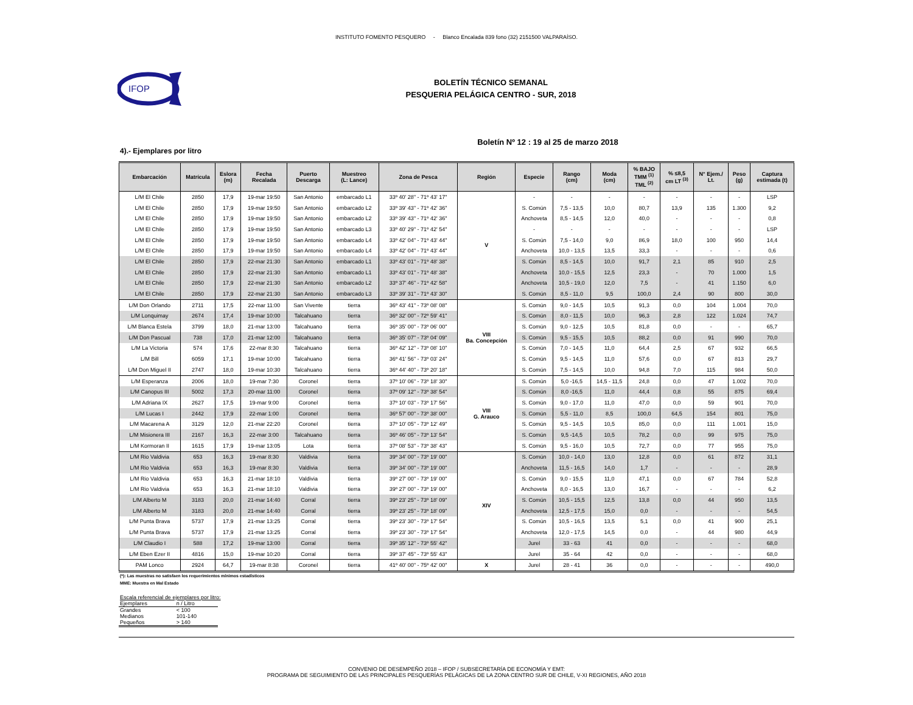INSTITUTO FOMENTO PESQUERO - Blanco Encalada 839 fono (32) 2151500 VALPARAÍSO.
IFOP
BOLETÍN TÉCNICO SEMANAL
PESQUERIA PELÁGICA CENTRO - SUR, 2018
Boletín Nº 12 : 19 al 25 de marzo 2018
4).- Ejemplares por litro
| Embarcación | Matrícula | Eslora (m) | Fecha Recalada | Puerto Descarga | Muestreo (L: Lance) | Zona de Pesca | Región | Especie | Rango (cm) | Moda (cm) | % BAJO TMM <sup>(1)</sup> TML <sup>(2)</sup> | % ≤8,5 cm LT <sup>(3)</sup> | N° Ejem./ Lt. | Peso (g) | Captura estimada (t) |
| --- | --- | --- | --- | --- | --- | --- | --- | --- | --- | --- | --- | --- | --- | --- | --- |
| L/M El Chile | 2850 | 17,9 | 19-mar 19:50 | San Antonio | embarcado L1 | 33º 40' 28'' - 71º 43' 17'' | V | - | - | - | - | - | - | - | LSP |
| L/M El Chile | 2850 | 17,9 | 19-mar 19:50 | San Antonio | embarcado L2 | 33º 39' 43'' - 71º 42' 36'' | | S. Común | 7,5 - 13,5 | 10,0 | 80,7 | 13,9 | 135 | 1.300 | 9,2 |
| L/M El Chile | 2850 | 17,9 | 19-mar 19:50 | San Antonio | embarcado L2 | 33º 39' 43'' - 71º 42' 36'' | | Anchoveta | 8,5 - 14,5 | 12,0 | 40,0 | - | - | - | 0,8 |
| L/M El Chile | 2850 | 17,9 | 19-mar 19:50 | San Antonio | embarcado L3 | 33º 40' 29'' - 71º 42' 54'' | | - | - | - | - | - | - | - | LSP |
| L/M El Chile | 2850 | 17,9 | 19-mar 19:50 | San Antonio | embarcado L4 | 33º 42' 04'' - 71º 43' 44'' | | S. Común | 7,5 - 14,0 | 9,0 | 86,9 | 18,0 | 100 | 950 | 14,4 |
| L/M El Chile | 2850 | 17,9 | 19-mar 19:50 | San Antonio | embarcado L4 | 33º 42' 04'' - 71º 43' 44'' | | Anchoveta | 10,0 - 13,5 | 13,5 | 33,3 | - | - | - | 0,6 |
| L/M El Chile | 2850 | 17,9 | 22-mar 21:30 | San Antonio | embarcado L1 | 33º 43' 01'' - 71º 48' 38'' | | S. Común | 8,5 - 14,5 | 10,0 | 91,7 | 2,1 | 85 | 910 | 2,5 |
| L/M El Chile | 2850 | 17,9 | 22-mar 21:30 | San Antonio | embarcado L1 | 33º 43' 01'' - 71º 48' 38'' | | Anchoveta | 10,0 - 15,5 | 12,5 | 23,3 | - | 70 | 1.000 | 1,5 |
| L/M El Chile | 2850 | 17,9 | 22-mar 21:30 | San Antonio | embarcado L2 | 33º 37' 46'' - 71º 42' 58'' | | Anchoveta | 10,5 - 19,0 | 12,0 | 7,5 | - | 41 | 1.150 | 6,0 |
| L/M El Chile | 2850 | 17,9 | 22-mar 21:30 | San Antonio | embarcado L3 | 33º 39' 31'' - 71º 43' 30'' | | S. Común | 8,5 - 11,0 | 9,5 | 100,0 | 2,4 | 90 | 800 | 30,0 |
| L/M Don Orlando | 2711 | 17,5 | 22-mar 11:00 | San Vivente | tierra | 36º 43' 41'' - 73º 08' 08'' | VIII Ba. Concepción | S. Común | 9,0 - 14,5 | 10,5 | 91,3 | 0,0 | 104 | 1.004 | 70,0 |
| L/M Lonquimay | 2674 | 17,4 | 19-mar 10:00 | Talcahuano | tierra | 36º 32' 00'' - 72º 59' 41'' | | S. Común | 8,0 - 11,5 | 10,0 | 96,3 | 2,8 | 122 | 1.024 | 74,7 |
| L/M Blanca Estela | 3799 | 18,0 | 21-mar 13:00 | Talcahuano | tierra | 36º 35' 00'' - 73º 06' 00'' | | S. Común | 9,0 - 12,5 | 10,5 | 81,8 | 0,0 | - | - | 65,7 |
| L/M Don Pascual | 738 | 17,0 | 21-mar 12:00 | Talcahuano | tierra | 36º 35' 07'' - 73º 04' 09'' | | S. Común | 9,5 - 15,5 | 10,5 | 88,2 | 0,0 | 91 | 990 | 70,0 |
| L/M La Victoria | 574 | 17,6 | 22-mar 8:30 | Talcahuano | tierra | 36º 42' 12'' - 73º 08' 10'' | | S. Común | 7,0 - 14,5 | 11,0 | 64,4 | 2,5 | 67 | 932 | 66,5 |
| L/M Bill | 6059 | 17,1 | 19-mar 10:00 | Talcahuano | tierra | 36º 41' 56'' - 73º 03' 24'' | | S. Común | 9,5 - 14,5 | 11,0 | 57,6 | 0,0 | 67 | 813 | 29,7 |
| L/M Don Miguel II | 2747 | 18,0 | 19-mar 10:30 | Talcahuano | tierra | 36º 44' 40'' - 73º 20' 18'' | | S. Común | 7,5 - 14,5 | 10,0 | 94,8 | 7,0 | 115 | 984 | 50,0 |
| L/M Esperanza | 2006 | 18,0 | 19-mar 7:30 | Coronel | tierra | 37º 10' 06'' - 73º 18' 30'' | VIII G. Arauco | S. Común | 5,0 -16,5 | 14,5 - 11,5 | 24,8 | 0,0 | 47 | 1.002 | 70,0 |
| L/M Canopus III | 5002 | 17,3 | 20-mar 11:00 | Coronel | tierra | 37º 09' 12'' - 73º 38' 54'' | | S. Común | 8,0 -16,5 | 11,0 | 44,4 | 0,8 | 55 | 875 | 69,4 |
| L/M Adriana IX | 2627 | 17,5 | 19-mar 9:00 | Coronel | tierra | 37º 10' 03'' - 73º 17' 56'' | | S. Común | 9,0 - 17,0 | 11,0 | 47,0 | 0,0 | 59 | 901 | 70,0 |
| L/M Lucas I | 2442 | 17,9 | 22-mar 1:00 | Coronel | tierra | 36º 57' 00'' - 73º 38' 00'' | | S. Común | 5,5 - 11,0 | 8,5 | 100,0 | 64,5 | 154 | 801 | 75,0 |
| L/M Macarena A | 3129 | 12,0 | 21-mar 22:20 | Coronel | tierra | 37º 10' 05'' - 73º 12' 49'' | | S. Común | 9,5 - 14,5 | 10,5 | 85,0 | 0,0 | 111 | 1.001 | 15,0 |
| L/M Misionera III | 2167 | 16,3 | 22-mar 3:00 | Talcahuano | tierra | 36º 46' 05'' - 73º 13' 54'' | | S. Común | 9,5 -14,5 | 10,5 | 78,2 | 0,0 | 99 | 975 | 75,0 |
| L/M Kormoran II | 1615 | 17,9 | 19-mar 13:05 | Lota | tierra | 37º 08' 53'' - 73º 38' 43'' | | S. Común | 9,5 - 16,0 | 10,5 | 72,7 | 0,0 | 77 | 955 | 75,0 |
| L/M Rio Valdivia | 653 | 16,3 | 19-mar 8:30 | Valdivia | tierra | 39º 34' 00'' - 73º 19' 00'' | XIV | S. Común | 10,0 - 14,0 | 13,0 | 12,8 | 0,0 | 61 | 872 | 31,1 |
| L/M Rio Valdivia | 653 | 16,3 | 19-mar 8:30 | Valdivia | tierra | 39º 34' 00'' - 73º 19' 00'' | | Anchoveta | 11,5 - 16,5 | 14,0 | 1,7 | - | - | - | 28,9 |
| L/M Rio Valdivia | 653 | 16,3 | 21-mar 18:10 | Valdivia | tierra | 39º 27' 00'' - 73º 19' 00'' | | S. Común | 9,0 - 15,5 | 11,0 | 47,1 | 0,0 | 67 | 784 | 52,8 |
| L/M Rio Valdivia | 653 | 16,3 | 21-mar 18:10 | Valdivia | tierra | 39º 27' 00'' - 73º 19' 00'' | | Anchoveta | 8,0 - 16,5 | 13,0 | 16,7 | - | - | - | 6,2 |
| L/M Alberto M | 3183 | 20,0 | 21-mar 14:40 | Corral | tierra | 39º 23' 25'' - 73º 18' 09'' | | S. Común | 10,5 - 15,5 | 12,5 | 13,8 | 0,0 | 44 | 950 | 13,5 |
| L/M Alberto M | 3183 | 20,0 | 21-mar 14:40 | Corral | tierra | 39º 23' 25'' - 73º 18' 09'' | | Anchoveta | 12,5 - 17,5 | 15,0 | 0,0 | - | - | - | 54,5 |
| L/M Punta Brava | 5737 | 17,9 | 21-mar 13:25 | Corral | tierra | 39º 23' 30'' - 73º 17' 54'' | | S. Común | 10,5 - 16,5 | 13,5 | 5,1 | 0,0 | 41 | 900 | 25,1 |
| L/M Punta Brava | 5737 | 17,9 | 21-mar 13:25 | Corral | tierra | 39º 23' 30'' - 73º 17' 54'' | | Anchoveta | 12,0 - 17,5 | 14,5 | 0,0 | - | 44 | 980 | 44,9 |
| L/M Claudio I | 588 | 17,2 | 19-mar 13:00 | Corral | tierra | 39º 35' 12'' - 73º 55' 42'' | | Jurel | 33 - 63 | 41 | 0,0 | - | - | - | 68,0 |
| L/M Eben Ezer II | 4816 | 15,0 | 19-mar 10:20 | Corral | tierra | 39º 37' 45'' - 73º 55' 43'' | | Jurel | 35 - 64 | 42 | 0,0 | - | - | - | 68,0 |
| PAM Lonco | 2924 | 64,7 | 19-mar 8:38 | Coronel | tierra | 41º 40' 00'' - 75º 42' 00'' | X | Jurel | 28 - 41 | 36 | 0,0 | - | - | - | 490,0 |
(*): Las muestras no satisfaen los requerimientos mínimos estadísticos
MME: Muestra en Mal Estado
Escala referencial de ejemplares por litro:
| Ejemplares | n / Litro |
| Grandes | < 100 |
| Medianos | 101-140 |
| Pequeños | > 140 |
CONVENIO DE DESEMPEÑO 2018 – IFOP / SUBSECRETARÍA DE ECONOMÍA Y EMT:
PROGRAMA DE SEGUIMIENTO DE LAS PRINCIPALES PESQUERÍAS PELÁGICAS DE LA ZONA CENTRO SUR DE CHILE, V-XI REGIONES, AÑO 2018